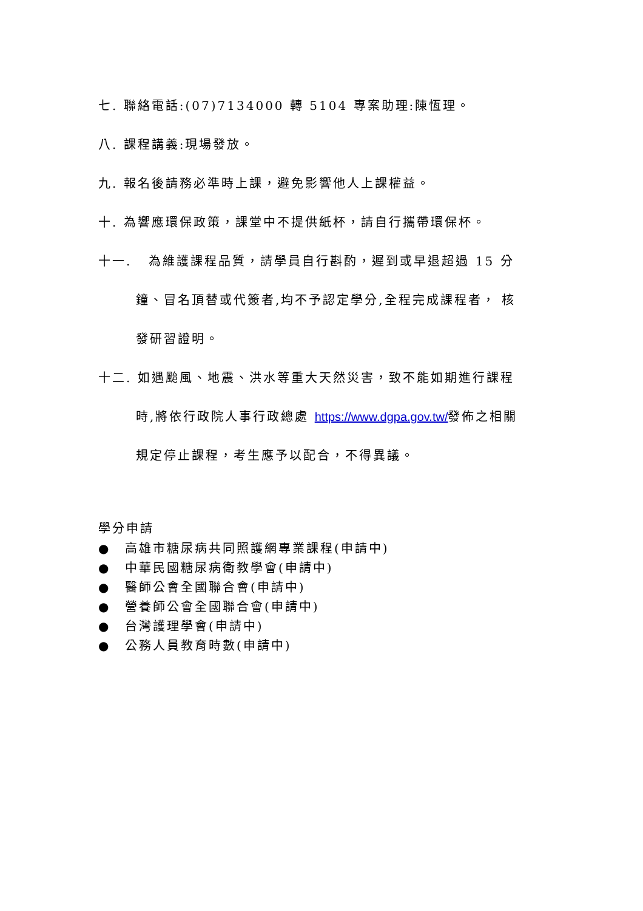七. 聯絡電話:(07)7134000 轉 5104 專案助理:陳恆理。
八. 課程講義:現場發放。
九. 報名後請務必準時上課，避免影響他人上課權益。
十. 為響應環保政策，課堂中不提供紙杯，請自行攜帶環保杯。
十一. 為維護課程品質，請學員自行斟酌，遲到或早退超過 15 分
鐘、冒名頂替或代簽者,均不予認定學分,全程完成課程者， 核
發研習證明。
十二. 如遇颱風、地震、洪水等重大天然災害，致不能如期進行課程
時,將依行政院人事行政總處 https://www.dgpa.gov.tw/發佈之相關
規定停止課程，考生應予以配合，不得異議。
學分申請
● 高雄市糖尿病共同照護網專業課程(申請中)
● 中華民國糖尿病衛教學會(申請中)
● 醫師公會全國聯合會(申請中)
● 營養師公會全國聯合會(申請中)
● 台灣護理學會(申請中)
● 公務人員教育時數(申請中)